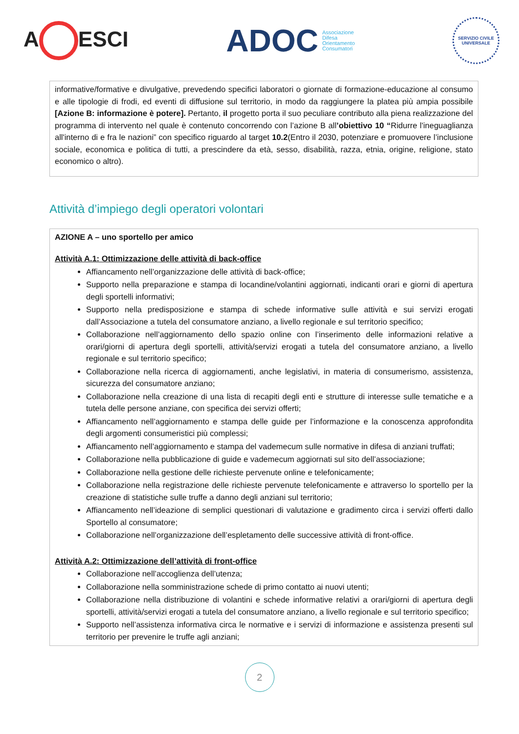A ESCI
ADOC
Associazione
Difesa
Orientamento
Consumatori
SERVIZIO CIVILE UNIVERSALE
informative/formative e divulgative, prevedendo specifici laboratori o giornate di formazione-educazione al consumo e alle tipologie di frodi, ed eventi di diffusione sul territorio, in modo da raggiungere la platea più ampia possibile [Azione B: informazione è potere]. Pertanto, il progetto porta il suo peculiare contributo alla piena realizzazione del programma di intervento nel quale è contenuto concorrendo con l’azione B all’obiettivo 10 “Ridurre l'ineguaglianza all'interno di e fra le nazioni” con specifico riguardo al target 10.2(Entro il 2030, potenziare e promuovere l’inclusione sociale, economica e politica di tutti, a prescindere da età, sesso, disabilità, razza, etnia, origine, religione, stato economico o altro).
Attività d’impiego degli operatori volontari
AZIONE A – uno sportello per amico
Attività A.1: Ottimizzazione delle attività di back-office
Affiancamento nell’organizzazione delle attività di back-office;
Supporto nella preparazione e stampa di locandine/volantini aggiornati, indicanti orari e giorni di apertura degli sportelli informativi;
Supporto nella predisposizione e stampa di schede informative sulle attività e sui servizi erogati dall’Associazione a tutela del consumatore anziano, a livello regionale e sul territorio specifico;
Collaborazione nell’aggiornamento dello spazio online con l’inserimento delle informazioni relative a orari/giorni di apertura degli sportelli, attività/servizi erogati a tutela del consumatore anziano, a livello regionale e sul territorio specifico;
Collaborazione nella ricerca di aggiornamenti, anche legislativi, in materia di consumerismo, assistenza, sicurezza del consumatore anziano;
Collaborazione nella creazione di una lista di recapiti degli enti e strutture di interesse sulle tematiche e a tutela delle persone anziane, con specifica dei servizi offerti;
Affiancamento nell’aggiornamento e stampa delle guide per l’informazione e la conoscenza approfondita degli argomenti consumeristici più complessi;
Affiancamento nell’aggiornamento e stampa del vademecum sulle normative in difesa di anziani truffati;
Collaborazione nella pubblicazione di guide e vademecum aggiornati sul sito dell’associazione;
Collaborazione nella gestione delle richieste pervenute online e telefonicamente;
Collaborazione nella registrazione delle richieste pervenute telefonicamente e attraverso lo sportello per la creazione di statistiche sulle truffe a danno degli anziani sul territorio;
Affiancamento nell’ideazione di semplici questionari di valutazione e gradimento circa i servizi offerti dallo Sportello al consumatore;
Collaborazione nell’organizzazione dell’espletamento delle successive attività di front-office.
Attività A.2: Ottimizzazione dell’attività di front-office
Collaborazione nell’accoglienza dell’utenza;
Collaborazione nella somministrazione schede di primo contatto ai nuovi utenti;
Collaborazione nella distribuzione di volantini e schede informative relativi a orari/giorni di apertura degli sportelli, attività/servizi erogati a tutela del consumatore anziano, a livello regionale e sul territorio specifico;
Supporto nell’assistenza informativa circa le normative e i servizi di informazione e assistenza presenti sul territorio per prevenire le truffe agli anziani;
2